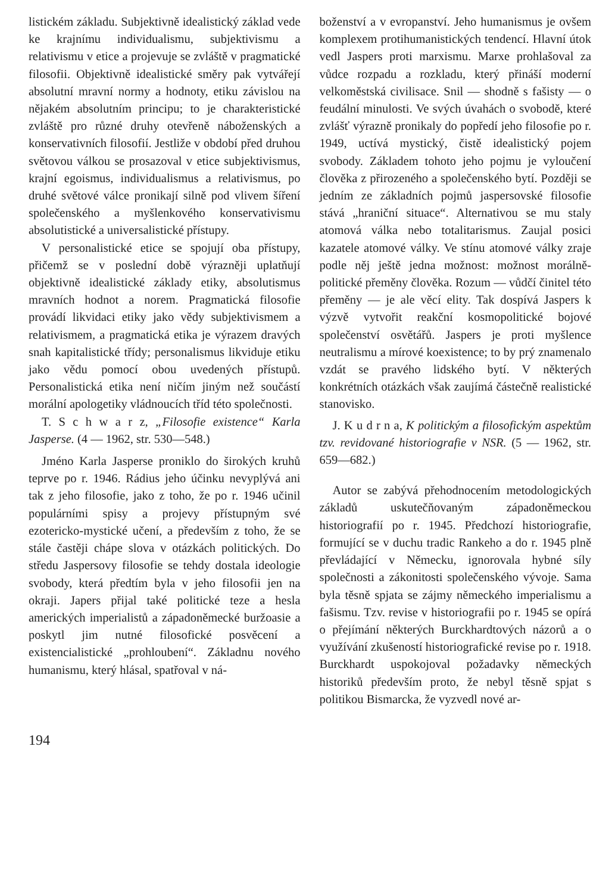listickém základu. Subjektivně idealistický základ vede ke krajnímu individualismu, subjektivismu a relativismu v etice a projevuje se zvláště v pragmatické filosofii. Objektivně idealistické směry pak vytvářejí absolutní mravní normy a hodnoty, etiku závislou na nějakém absolutním principu; to je charakteristické zvláště pro různé druhy otevřeně náboženských a konservativních filosofií. Jestliže v období před druhou světovou válkou se prosazoval v etice subjektivismus, krajní egoismus, individualismus a relativismus, po druhé světové válce pronikají silně pod vlivem šíření společenského a myšlenkového konservativismu absolutistické a universalistické přístupy.
V personalistické etice se spojují oba přístupy, přičemž se v poslední době výrazněji uplatňují objektivně idealistické základy etiky, absolutismus mravních hodnot a norem. Pragmatická filosofie provádí likvidaci etiky jako vědy subjektivismem a relativismem, a pragmatická etika je výrazem dravých snah kapitalistické třídy; personalismus likviduje etiku jako vědu pomocí obou uvedených přístupů. Personalistická etika není ničím jiným než součástí morální apologetiky vládnoucích tříd této společnosti.
T. S c h w a r z, „Filosofie existence“ Karla Jasperse. (4 — 1962, str. 530—548.)
Jméno Karla Jasperse proniklo do širokých kruhů teprve po r. 1946. Rádius jeho účinku nevyplývá ani tak z jeho filosofie, jako z toho, že po r. 1946 učinil populárními spisy a projevy přístupným své ezotericko-mystické učení, a především z toho, že se stále častěji chápe slova v otázkách politických. Do středu Jaspersovy filosofie se tehdy dostala ideologie svobody, která předtím byla v jeho filosofii jen na okraji. Japers přijal také politické teze a hesla amerických imperialistů a západoněmecké buržoasie a poskytl jim nutné filosofické posvěcení a existencialistické „prohloubení“. Základnu nového humanismu, který hlásal, spatřoval v ná-
boženství a v evropanství. Jeho humanismus je ovšem komplexem protihumanistických tendencí. Hlavní útok vedl Jaspers proti marxismu. Marxe prohlašoval za vůdce rozpadu a rozkladu, který přináší moderní velkoměstská civilisace. Snil — shodně s fašisty — o feudální minulosti. Ve svých úvahách o svobodě, které zvlášť výrazně pronikaly do popředí jeho filosofie po r. 1949, uctívá mystický, čistě idealistický pojem svobody. Základem tohoto jeho pojmu je vyloučení člověka z přirozeného a společenského bytí. Později se jedním ze základních pojmů jaspersovské filosofie stává „hraniční situace“. Alternativou se mu staly atomová válka nebo totalitarismus. Zaujal posici kazatele atomové války. Ve stínu atomové války zraje podle něj ještě jedna možnost: možnost morálně-politické přeměny člověka. Rozum — vůdčí činitel této přeměny — je ale věcí elity. Tak dospívá Jaspers k výzvě vytvořit reakční kosmopolitické bojové společenství osvětářů. Jaspers je proti myšlence neutralismu a mírové koexistence; to by prý znamenalo vzdát se pravého lidského bytí. V některých konkrétních otázkách však zaujímá částečně realistické stanovisko.
J. K u d r n a, K politickým a filosofickým aspektům tzv. revidované historiografie v NSR. (5 — 1962, str. 659—682.)
Autor se zabývá přehodnocením metodologických základů uskutečňovaným západoněmeckou historiografií po r. 1945. Předchozí historiografie, formující se v duchu tradic Rankeho a do r. 1945 plně převládající v Německu, ignorovala hybné síly společnosti a zákonitosti společenského vývoje. Sama byla těsně spjata se zájmy německého imperialismu a fašismu. Tzv. revise v historiografii po r. 1945 se opírá o přejímání některých Burckhardtových názorů a o využívání zkušeností historiografické revise po r. 1918. Burckhardt uspokojoval požadavky německých historiků především proto, že nebyl těsně spjat s politikou Bismarcka, že vyzvedl nové ar-
194